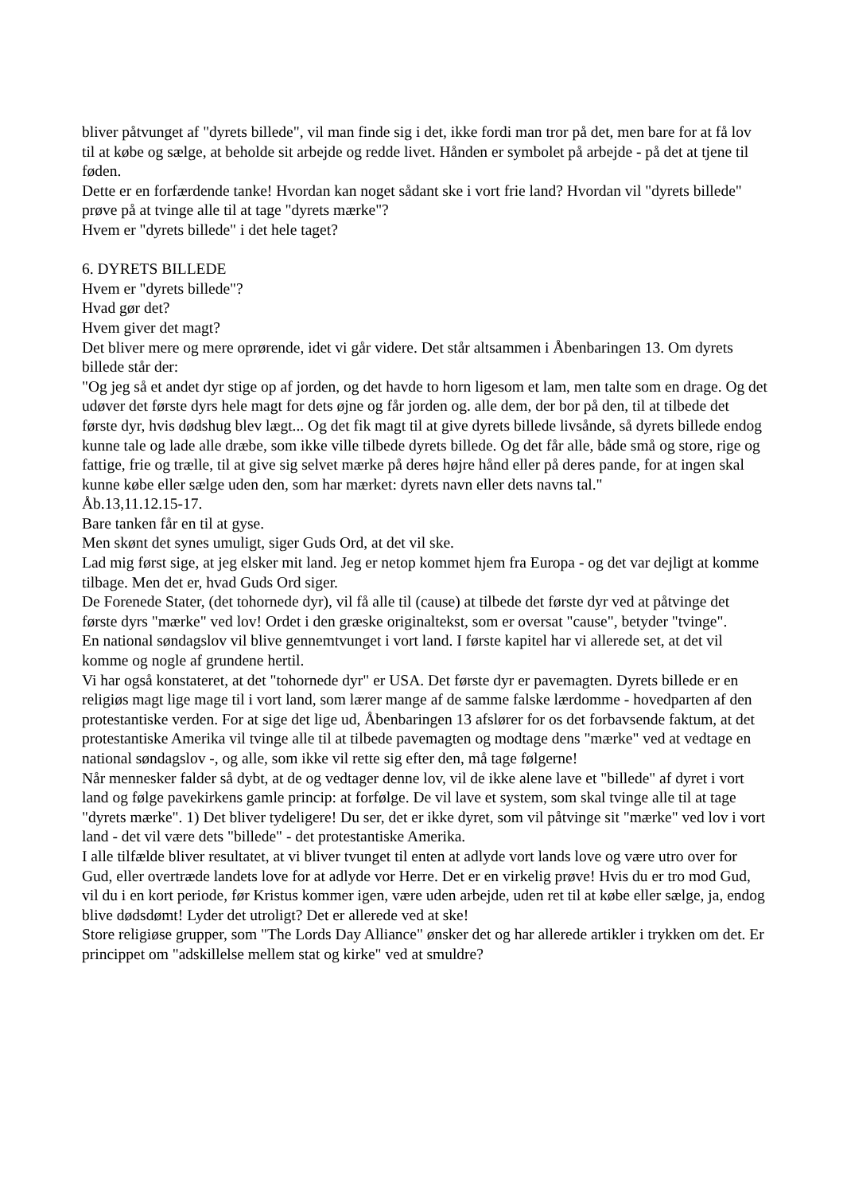bliver påtvunget af "dyrets billede", vil man finde sig i det, ikke fordi man tror på det, men bare for at få lov til at købe og sælge, at beholde sit arbejde og redde livet. Hånden er symbolet på arbejde - på det at tjene til føden.
Dette er en forfærdende tanke! Hvordan kan noget sådant ske i vort frie land? Hvordan vil "dyrets billede" prøve på at tvinge alle til at tage "dyrets mærke"?
Hvem er "dyrets billede" i det hele taget?
6. DYRETS BILLEDE
Hvem er "dyrets billede"?
Hvad gør det?
Hvem giver det magt?
Det bliver mere og mere oprørende, idet vi går videre. Det står altsammen i Åbenbaringen 13. Om dyrets billede står der:
"Og jeg så et andet dyr stige op af jorden, og det havde to horn ligesom et lam, men talte som en drage. Og det udøver det første dyrs hele magt for dets øjne og får jorden og. alle dem, der bor på den, til at tilbede det første dyr, hvis dødshug blev lægt... Og det fik magt til at give dyrets billede livsånde, så dyrets billede endog kunne tale og lade alle dræbe, som ikke ville tilbede dyrets billede. Og det får alle, både små og store, rige og fattige, frie og trælle, til at give sig selvet mærke på deres højre hånd eller på deres pande, for at ingen skal kunne købe eller sælge uden den, som har mærket: dyrets navn eller dets navns tal."
Åb.13,11.12.15-17.
Bare tanken får en til at gyse.
Men skønt det synes umuligt, siger Guds Ord, at det vil ske.
Lad mig først sige, at jeg elsker mit land. Jeg er netop kommet hjem fra Europa - og det var dejligt at komme tilbage. Men det er, hvad Guds Ord siger.
De Forenede Stater, (det tohornede dyr), vil få alle til (cause) at tilbede det første dyr ved at påtvinge det første dyrs "mærke" ved lov! Ordet i den græske originaltekst, som er oversat "cause", betyder "tvinge".
En national søndagslov vil blive gennemtvunget i vort land. I første kapitel har vi allerede set, at det vil komme og nogle af grundene hertil.
Vi har også konstateret, at det "tohornede dyr" er USA. Det første dyr er pavemagten. Dyrets billede er en religiøs magt lige mage til i vort land, som lærer mange af de samme falske lærdomme - hovedparten af den protestantiske verden. For at sige det lige ud, Åbenbaringen 13 afslører for os det forbavsende faktum, at det protestantiske Amerika vil tvinge alle til at tilbede pavemagten og modtage dens "mærke" ved at vedtage en national søndagslov -, og alle, som ikke vil rette sig efter den, må tage følgerne!
Når mennesker falder så dybt, at de og vedtager denne lov, vil de ikke alene lave et "billede" af dyret i vort land og følge pavekirkens gamle princip: at forfølge. De vil lave et system, som skal tvinge alle til at tage "dyrets mærke". 1) Det bliver tydeligere! Du ser, det er ikke dyret, som vil påtvinge sit "mærke" ved lov i vort land - det vil være dets "billede" - det protestantiske Amerika.
I alle tilfælde bliver resultatet, at vi bliver tvunget til enten at adlyde vort lands love og være utro over for Gud, eller overtræde landets love for at adlyde vor Herre. Det er en virkelig prøve! Hvis du er tro mod Gud, vil du i en kort periode, før Kristus kommer igen, være uden arbejde, uden ret til at købe eller sælge, ja, endog blive dødsdømt! Lyder det utroligt? Det er allerede ved at ske!
Store religiøse grupper, som "The Lords Day Alliance" ønsker det og har allerede artikler i trykken om det. Er princippet om "adskillelse mellem stat og kirke" ved at smuldre?